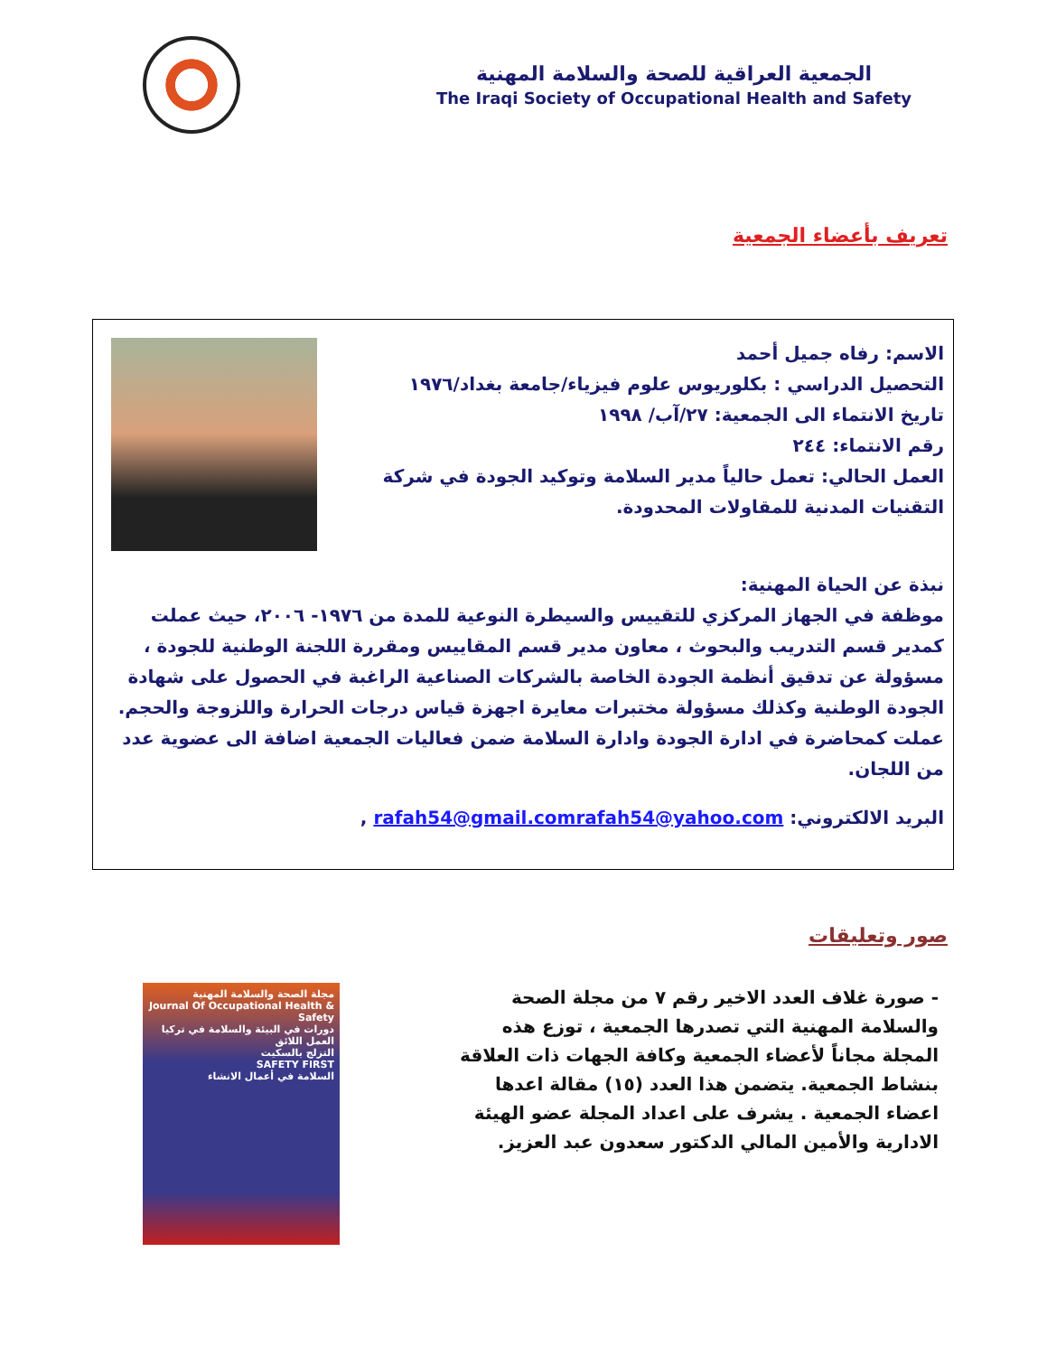الجمعية العراقية للصحة والسلامة المهنية
The Iraqi Society of Occupational Health and Safety
تعريف بأعضاء الجمعية
الاسم: رفاه جميل أحمد
التحصيل الدراسي : بكلوريوس علوم فيزياء/جامعة بغداد/١٩٧٦
تاريخ الانتماء الى الجمعية: ٢٧/آب/ ١٩٩٨
رقم الانتماء: ٢٤٤
العمل الحالي: تعمل حالياً مدير السلامة وتوكيد الجودة في شركة التقنيات المدنية للمقاولات المحدودة.
نبذة عن الحياة المهنية:
موظفة في الجهاز المركزي للتقييس والسيطرة النوعية للمدة من ١٩٧٦- ٢٠٠٦، حيث عملت كمدير قسم التدريب والبحوث ، معاون مدير قسم المقاييس ومقررة اللجنة الوطنية للجودة ، مسؤولة عن تدقيق أنظمة الجودة الخاصة بالشركات الصناعية الراغبة في الحصول على شهادة الجودة الوطنية وكذلك مسؤولة مختبرات معايرة اجهزة قياس درجات الحرارة واللزوجة والحجم.
عملت كمحاضرة في ادارة الجودة وادارة السلامة ضمن فعاليات الجمعية اضافة الى عضوية عدد من اللجان.
البريد الالكتروني: rafah54@gmail.comrafah54@yahoo.com ,
صور وتعليقات
- صورة غلاف العدد الاخير رقم ٧ من مجلة الصحة والسلامة المهنية التي تصدرها الجمعية ، توزع هذه المجلة مجاناً لأعضاء الجمعية وكافة الجهات ذات العلاقة بنشاط الجمعية. يتضمن هذا العدد (١٥) مقالة اعدها اعضاء الجمعية . يشرف على اعداد المجلة عضو الهيئة الادارية والأمين المالي الدكتور سعدون عبد العزيز.
مجلة الصحة والسلامة المهنية
Journal Of Occupational Health & Safety
دورات في البيئة والسلامة في تركيا
العمل اللائق
التزلج بالسكيت
SAFETY FIRST
السلامة في أعمال الانشاء